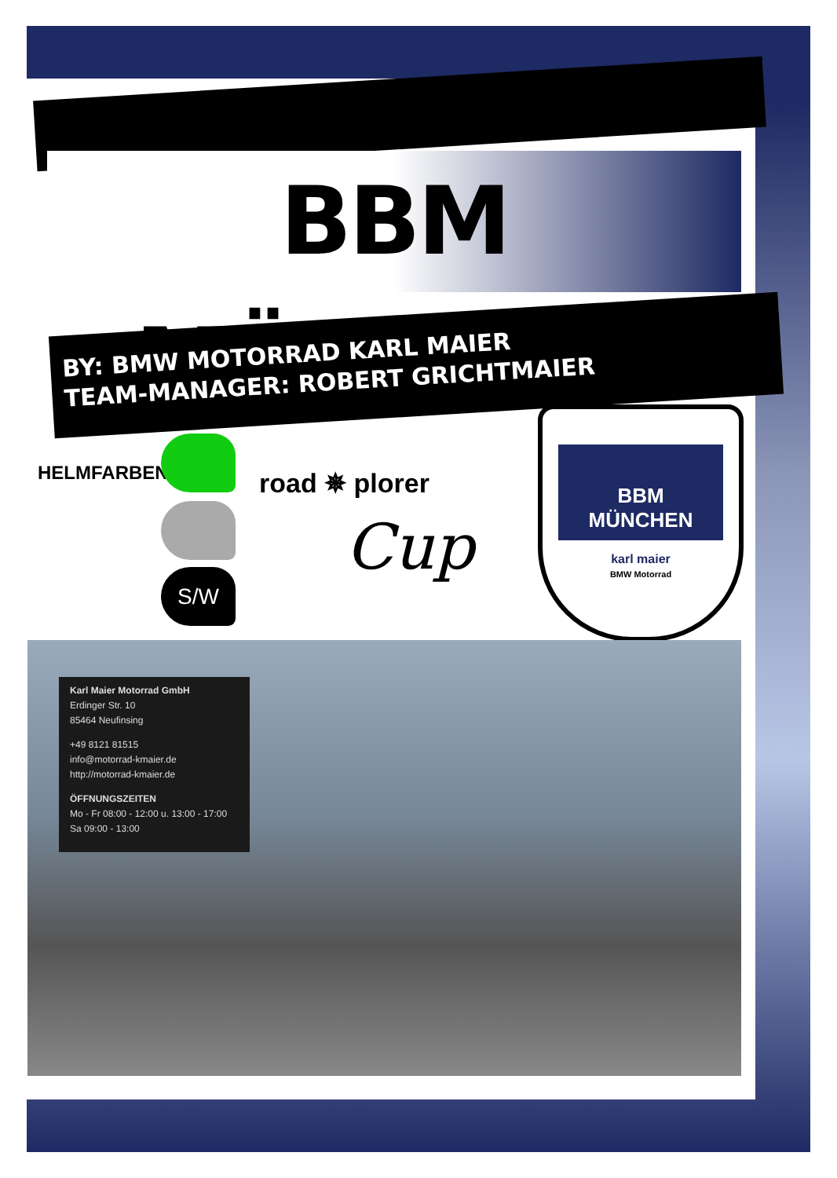BBM MÜNCHEN
BY: BMW MOTORRAD KARL MAIER
TEAM-MANAGER: ROBERT GRICHTMAIER
HELMFARBEN
S/W
road ✵ plorer
Cup
BBM
MÜNCHEN
karl maier
BMW Motorrad
Karl Maier Motorrad GmbH
Erdinger Str. 10
85464 Neufinsing
+49 8121 81515
info@motorrad-kmaier.de
http://motorrad-kmaier.de
ÖFFNUNGSZEITEN
Mo - Fr 08:00 - 12:00 u. 13:00 - 17:00
Sa 09:00 - 13:00